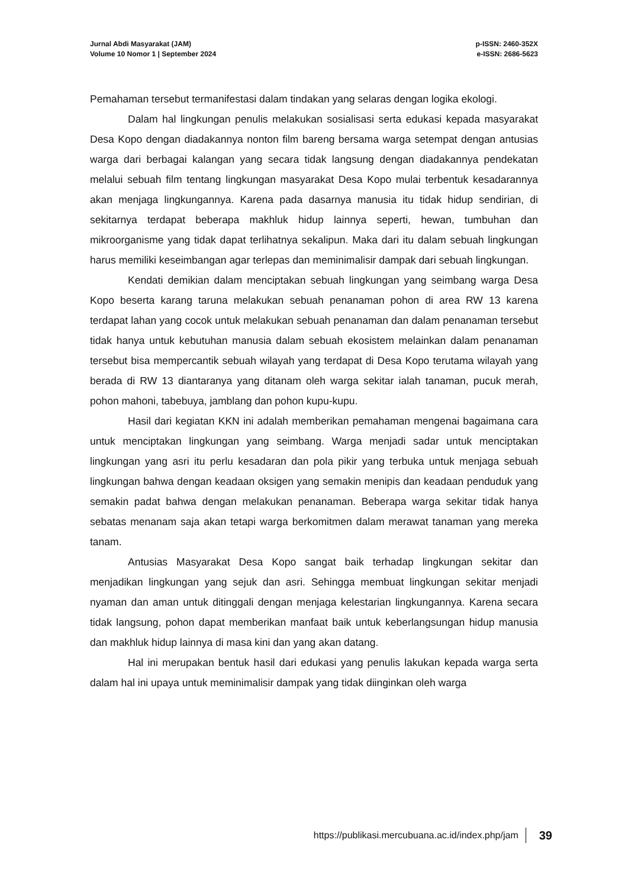Jurnal Abdi Masyarakat (JAM)
Volume 10 Nomor 1 | September 2024
p-ISSN: 2460-352X
e-ISSN: 2686-5623
Pemahaman tersebut termanifestasi dalam tindakan yang selaras dengan logika ekologi.
Dalam hal lingkungan penulis melakukan sosialisasi serta edukasi kepada masyarakat Desa Kopo dengan diadakannya nonton film bareng bersama warga setempat dengan antusias warga dari berbagai kalangan yang secara tidak langsung dengan diadakannya pendekatan melalui sebuah film tentang lingkungan masyarakat Desa Kopo mulai terbentuk kesadarannya akan menjaga lingkungannya. Karena pada dasarnya manusia itu tidak hidup sendirian, di sekitarnya terdapat beberapa makhluk hidup lainnya seperti, hewan, tumbuhan dan mikroorganisme yang tidak dapat terlihatnya sekalipun. Maka dari itu dalam sebuah lingkungan harus memiliki keseimbangan agar terlepas dan meminimalisir dampak dari sebuah lingkungan.
Kendati demikian dalam menciptakan sebuah lingkungan yang seimbang warga Desa Kopo beserta karang taruna melakukan sebuah penanaman pohon di area RW 13 karena terdapat lahan yang cocok untuk melakukan sebuah penanaman dan dalam penanaman tersebut tidak hanya untuk kebutuhan manusia dalam sebuah ekosistem melainkan dalam penanaman tersebut bisa mempercantik sebuah wilayah yang terdapat di Desa Kopo terutama wilayah yang berada di RW 13 diantaranya yang ditanam oleh warga sekitar ialah tanaman, pucuk merah, pohon mahoni, tabebuya, jamblang dan pohon kupu-kupu.
Hasil dari kegiatan KKN ini adalah memberikan pemahaman mengenai bagaimana cara untuk menciptakan lingkungan yang seimbang. Warga menjadi sadar untuk menciptakan lingkungan yang asri itu perlu kesadaran dan pola pikir yang terbuka untuk menjaga sebuah lingkungan bahwa dengan keadaan oksigen yang semakin menipis dan keadaan penduduk yang semakin padat bahwa dengan melakukan penanaman. Beberapa warga sekitar tidak hanya sebatas menanam saja akan tetapi warga berkomitmen dalam merawat tanaman yang mereka tanam.
Antusias Masyarakat Desa Kopo sangat baik terhadap lingkungan sekitar dan menjadikan lingkungan yang sejuk dan asri. Sehingga membuat lingkungan sekitar menjadi nyaman dan aman untuk ditinggali dengan menjaga kelestarian lingkungannya. Karena secara tidak langsung, pohon dapat memberikan manfaat baik untuk keberlangsungan hidup manusia dan makhluk hidup lainnya di masa kini dan yang akan datang.
Hal ini merupakan bentuk hasil dari edukasi yang penulis lakukan kepada warga serta dalam hal ini upaya untuk meminimalisir dampak yang tidak diinginkan oleh warga
https://publikasi.mercubuana.ac.id/index.php/jam 39